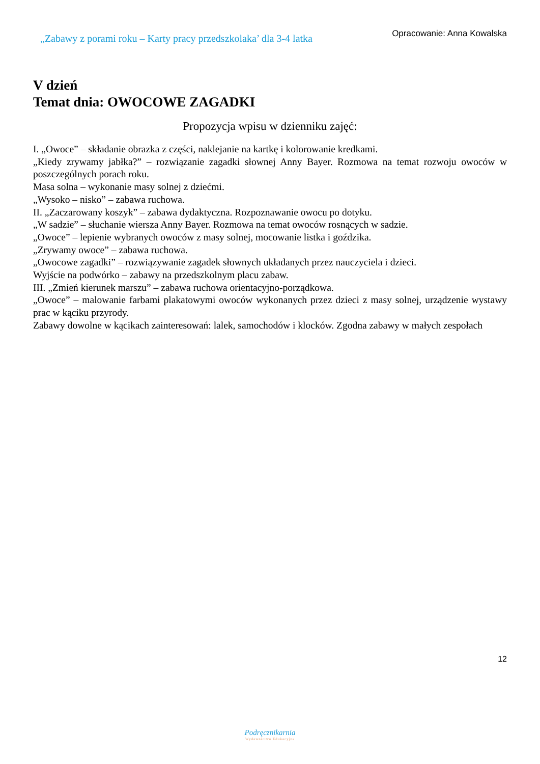„Zabawy z porami roku – Karty pracy przedszkolaka’ dla 3-4 latka
Opracowanie: Anna Kowalska
V dzień
Temat dnia: OWOCOWE ZAGADKI
Propozycja wpisu w dzienniku zajęć:
I. „Owoce” – składanie obrazka z części, naklejanie na kartkę i kolorowanie kredkami.
„Kiedy zrywamy jabłka?” – rozwiązanie zagadki słownej Anny Bayer. Rozmowa na temat rozwoju owoców w poszczególnych porach roku.
Masa solna – wykonanie masy solnej z dziećmi.
„Wysoko – nisko” – zabawa ruchowa.
II. „Zaczarowany koszyk” – zabawa dydaktyczna. Rozpoznawanie owocu po dotyku.
„W sadzie” – słuchanie wiersza Anny Bayer. Rozmowa na temat owoców rosnących w sadzie.
„Owoce” – lepienie wybranych owoców z masy solnej, mocowanie listka i goździka.
„Zrywamy owoce” – zabawa ruchowa.
„Owocowe zagadki” – rozwiązywanie zagadek słownych układanych przez nauczyciela i dzieci.
Wyjście na podwórko – zabawy na przedszkolnym placu zabaw.
III. „Zmień kierunek marszu” – zabawa ruchowa orientacyjno-porządkowa.
„Owoce” – malowanie farbami plakatowymi owoców wykonanych przez dzieci z masy solnej, urządzenie wystawy prac w kąciku przyrody.
Zabawy dowolne w kącikach zainteresowań: lalek, samochodów i klocków. Zgodna zabawy w małych zespołach
12
Podręcznikarnia
Wydawnictwo Edukacyjne